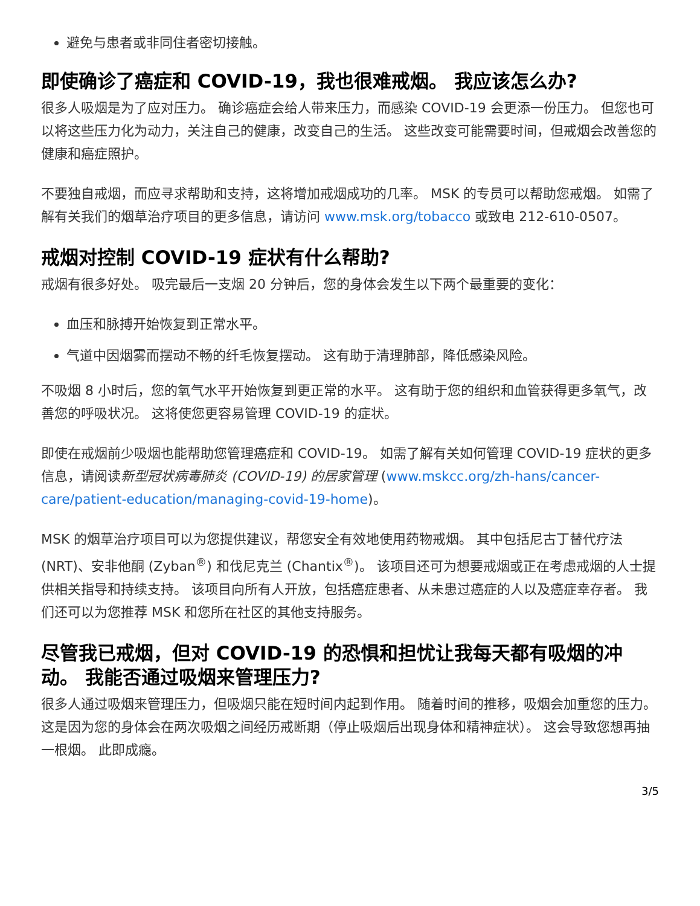避免与患者或非同住者密切接触。
即使确诊了癌症和 COVID-19，我也很难戒烟。 我应该怎么办?
很多人吸烟是为了应对压力。 确诊癌症会给人带来压力，而感染 COVID-19 会更添一份压力。 但您也可以将这些压力化为动力，关注自己的健康，改变自己的生活。 这些改变可能需要时间，但戒烟会改善您的健康和癌症照护。
不要独自戒烟，而应寻求帮助和支持，这将增加戒烟成功的几率。 MSK 的专员可以帮助您戒烟。 如需了解有关我们的烟草治疗项目的更多信息，请访问 www.msk.org/tobacco 或致电 212-610-0507。
戒烟对控制 COVID-19 症状有什么帮助?
戒烟有很多好处。 吸完最后一支烟 20 分钟后，您的身体会发生以下两个最重要的变化：
血压和脉搏开始恢复到正常水平。
气道中因烟雾而摆动不畅的纤毛恢复摆动。 这有助于清理肺部，降低感染风险。
不吸烟 8 小时后，您的氧气水平开始恢复到更正常的水平。 这有助于您的组织和血管获得更多氧气，改善您的呼吸状况。 这将使您更容易管理 COVID-19 的症状。
即使在戒烟前少吸烟也能帮助您管理癌症和 COVID-19。 如需了解有关如何管理 COVID-19 症状的更多信息，请阅读新型冠状病毒肺炎 (COVID-19) 的居家管理 (www.mskcc.org/zh-hans/cancer-care/patient-education/managing-covid-19-home)。
MSK 的烟草治疗项目可以为您提供建议，帮您安全有效地使用药物戒烟。 其中包括尼古丁替代疗法 (NRT)、安非他酮 (Zyban<sup>®</sup>) 和伐尼克兰 (Chantix<sup>®</sup>)。 该项目还可为想要戒烟或正在考虑戒烟的人士提供相关指导和持续支持。 该项目向所有人开放，包括癌症患者、从未患过癌症的人以及癌症幸存者。 我们还可以为您推荐 MSK 和您所在社区的其他支持服务。
尽管我已戒烟，但对 COVID-19 的恐惧和担忧让我每天都有吸烟的冲动。 我能否通过吸烟来管理压力?
很多人通过吸烟来管理压力，但吸烟只能在短时间内起到作用。 随着时间的推移，吸烟会加重您的压力。 这是因为您的身体会在两次吸烟之间经历戒断期（停止吸烟后出现身体和精神症状）。 这会导致您想再抽一根烟。 此即成瘾。
3/5